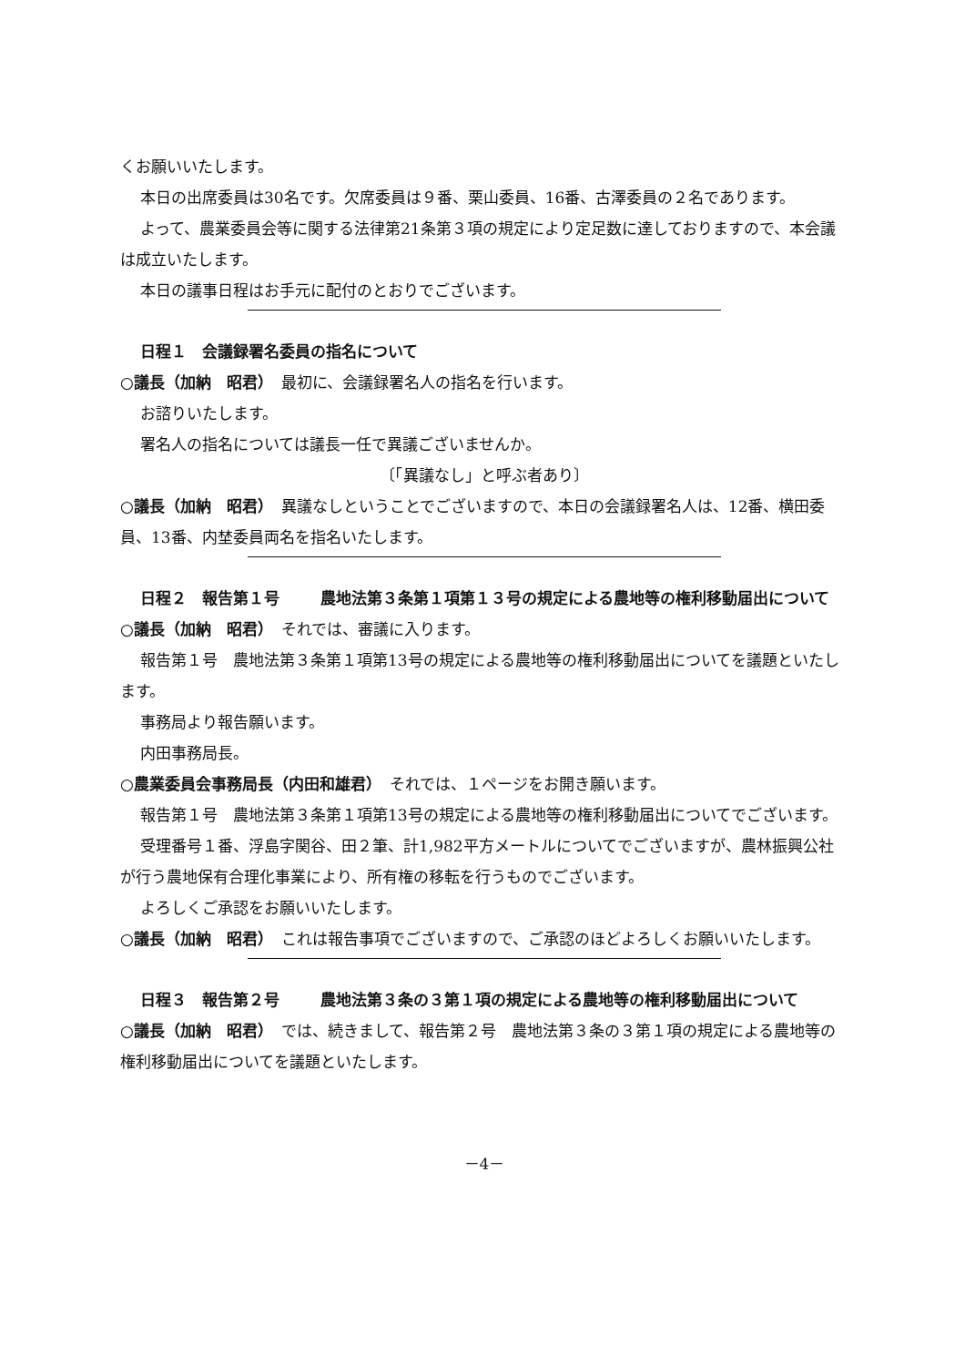くお願いいたします。
本日の出席委員は30名です。欠席委員は９番、栗山委員、16番、古澤委員の２名であります。
よって、農業委員会等に関する法律第21条第３項の規定により定足数に達しておりますので、本会議は成立いたします。
本日の議事日程はお手元に配付のとおりでございます。
日程１　会議録署名委員の指名について
○議長（加納　昭君）　最初に、会議録署名人の指名を行います。
お諮りいたします。
署名人の指名については議長一任で異議ございませんか。
〔「異議なし」と呼ぶ者あり〕
○議長（加納　昭君）　異議なしということでございますので、本日の会議録署名人は、12番、横田委員、13番、内埜委員両名を指名いたします。
日程２　報告第１号 農地法第３条第１項第１３号の規定による農地等の権利移動届出について
○議長（加納　昭君）　それでは、審議に入ります。
報告第１号　農地法第３条第１項第13号の規定による農地等の権利移動届出についてを議題といたします。
事務局より報告願います。
内田事務局長。
○農業委員会事務局長（内田和雄君）　それでは、１ページをお開き願います。
報告第１号　農地法第３条第１項第13号の規定による農地等の権利移動届出についてでございます。
受理番号１番、浮島字関谷、田２筆、計1,982平方メートルについてでございますが、農林振興公社が行う農地保有合理化事業により、所有権の移転を行うものでございます。
よろしくご承認をお願いいたします。
○議長（加納　昭君）　これは報告事項でございますので、ご承認のほどよろしくお願いいたします。
日程３　報告第２号 農地法第３条の３第１項の規定による農地等の権利移動届出について
○議長（加納　昭君）　では、続きまして、報告第２号　農地法第３条の３第１項の規定による農地等の権利移動届出についてを議題といたします。
－4－